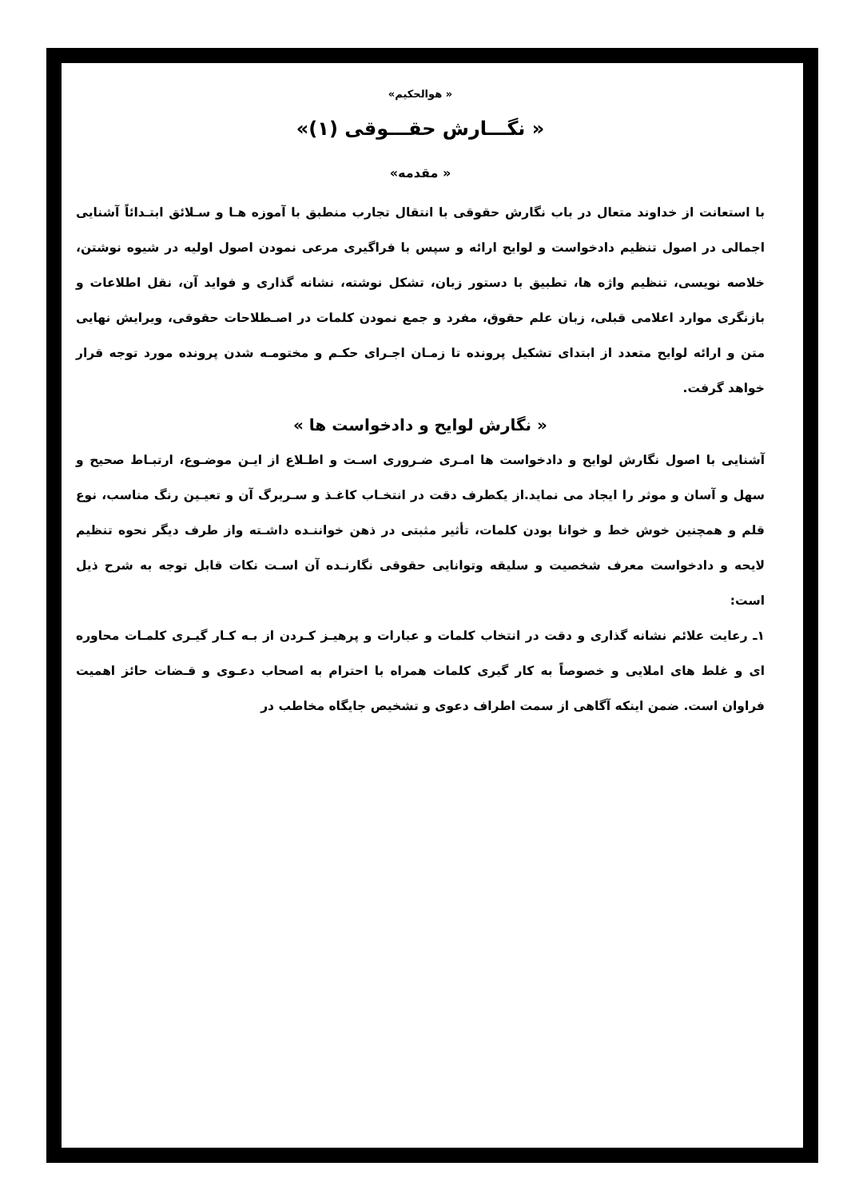« هوالحکیم»
« نگـــارش حقـــوقی (۱)»
« مقدمه»
با استعانت از خداوند متعال در باب نگارش حقوقی با انتقال تجارب منطبق با آموزه هـا و سـلائق ابتـدائاً آشنایی اجمالی در اصول تنظیم دادخواست و لوایح ارائه و سپس با فراگیری مرعی نمودن اصول اولیه در شیوه نوشتن، خلاصه نویسی، تنظیم واژه ها، تطبیق با دستور زبان، تشکل نوشته، نشانه گذاری و فواید آن، نقل اطلاعات و بازنگری موارد اعلامی قبلی، زبان علم حقوق، مفرد و جمع نمودن کلمات در اصـطلاحات حقوقی، ویرایش نهایی متن و ارائه لوایح متعدد از ابتدای تشکیل پرونده تا زمـان اجـرای حکـم و مختومـه شدن پرونده مورد توجه قرار خواهد گرفت.
« نگارش لوایح و دادخواست ها »
آشنایی با اصول نگارش لوایح و دادخواست ها امـری ضـروری اسـت و اطـلاع از ایـن موضـوع، ارتبـاط صحیح و سهل و آسان و موثر را ایجاد می نماید.از یکطرف دقت در انتخـاب کاغـذ و سـربرگ آن و تعیـین رنگ مناسب، نوع قلم و همچنین خوش خط و خوانا بودن کلمات، تأثیر مثبتی در ذهن خواننـده داشـته واز طرف دیگر نحوه تنظیم لایحه و دادخواست معرف شخصیت و سلیقه وتوانایی حقوقی نگارنـده آن اسـت نکات قابل توجه به شرح ذیل است:
۱ـ رعایت علائم نشانه گذاری و دقت در انتخاب کلمات و عبارات و پرهیـز کـردن از بـه کـار گیـری کلمـات محاوره ای و غلط های املایی و خصوصاً به کار گیری کلمات همراه با احترام به اصحاب دعـوی و قـضات حائز اهمیت فراوان است. ضمن اینکه آگاهی از سمت اطراف دعوی و تشخیص جایگاه مخاطب در